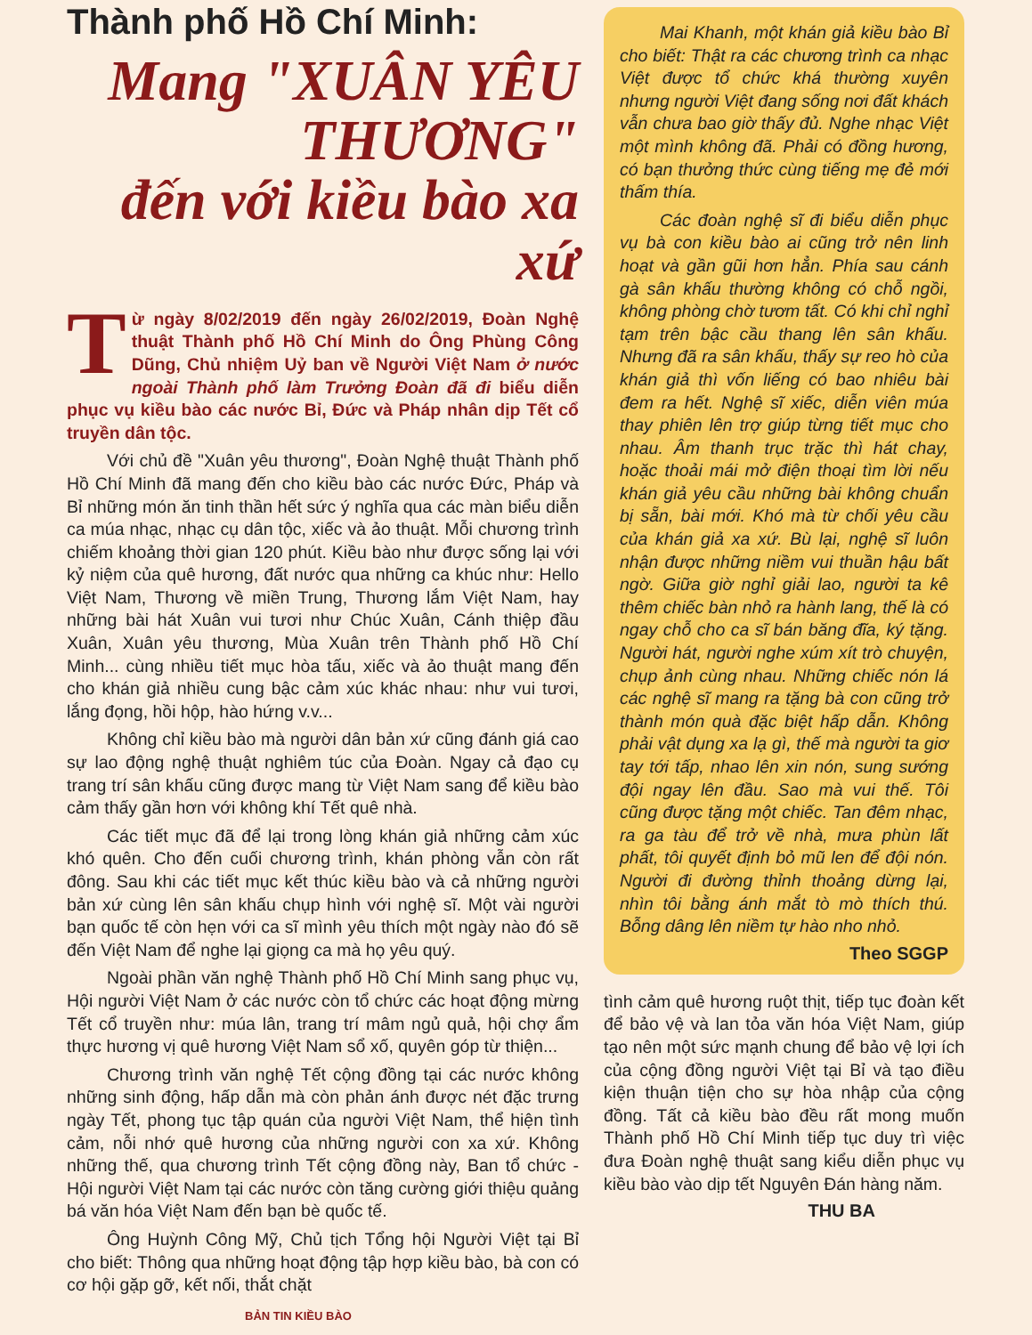Thành phố Hồ Chí Minh:
Mang "XUÂN YÊU THƯƠNG"
đến với kiều bào xa xứ
Từ ngày 8/02/2019 đến ngày 26/02/2019, Đoàn Nghệ thuật Thành phố Hồ Chí Minh do Ông Phùng Công Dũng, Chủ nhiệm Uỷ ban về Người Việt Nam ở nước ngoài Thành phố làm Trưởng Đoàn đã đi biểu diễn phục vụ kiều bào các nước Bỉ, Đức và Pháp nhân dịp Tết cổ truyền dân tộc.
Với chủ đề "Xuân yêu thương", Đoàn Nghệ thuật Thành phố Hồ Chí Minh đã mang đến cho kiều bào các nước Đức, Pháp và Bỉ những món ăn tinh thần hết sức ý nghĩa qua các màn biểu diễn ca múa nhạc, nhạc cụ dân tộc, xiếc và ảo thuật. Mỗi chương trình chiếm khoảng thời gian 120 phút. Kiều bào như được sống lại với kỷ niệm của quê hương, đất nước qua những ca khúc như: Hello Việt Nam, Thương về miền Trung, Thương lắm Việt Nam, hay những bài hát Xuân vui tươi như Chúc Xuân, Cánh thiệp đầu Xuân, Xuân yêu thương, Mùa Xuân trên Thành phố Hồ Chí Minh... cùng nhiều tiết mục hòa tấu, xiếc và ảo thuật mang đến cho khán giả nhiều cung bậc cảm xúc khác nhau: như vui tươi, lắng đọng, hồi hộp, hào hứng v.v...
Không chỉ kiều bào mà người dân bản xứ cũng đánh giá cao sự lao động nghệ thuật nghiêm túc của Đoàn. Ngay cả đạo cụ trang trí sân khấu cũng được mang từ Việt Nam sang để kiều bào cảm thấy gần hơn với không khí Tết quê nhà.
Các tiết mục đã để lại trong lòng khán giả những cảm xúc khó quên. Cho đến cuối chương trình, khán phòng vẫn còn rất đông. Sau khi các tiết mục kết thúc kiều bào và cả những người bản xứ cùng lên sân khấu chụp hình với nghệ sĩ. Một vài người bạn quốc tế còn hẹn với ca sĩ mình yêu thích một ngày nào đó sẽ đến Việt Nam để nghe lại giọng ca mà họ yêu quý.
Ngoài phần văn nghệ Thành phố Hồ Chí Minh sang phục vụ, Hội người Việt Nam ở các nước còn tổ chức các hoạt động mừng Tết cổ truyền như: múa lân, trang trí mâm ngủ quả, hội chợ ẩm thực hương vị quê hương Việt Nam sổ xố, quyên góp từ thiện...
Chương trình văn nghệ Tết cộng đồng tại các nước không những sinh động, hấp dẫn mà còn phản ánh được nét đặc trưng ngày Tết, phong tục tập quán của người Việt Nam, thể hiện tình cảm, nỗi nhớ quê hương của những người con xa xứ. Không những thế, qua chương trình Tết cộng đồng này, Ban tổ chức - Hội người Việt Nam tại các nước còn tăng cường giới thiệu quảng bá văn hóa Việt Nam đến bạn bè quốc tế.
Ông Huỳnh Công Mỹ, Chủ tịch Tổng hội Người Việt tại Bỉ cho biết: Thông qua những hoạt động tập hợp kiều bào, bà con có cơ hội gặp gỡ, kết nối, thắt chặt
BẢN TIN KIỀU BÀO
Mai Khanh, một khán giả kiều bào Bỉ cho biết: Thật ra các chương trình ca nhạc Việt được tổ chức khá thường xuyên nhưng người Việt đang sống nơi đất khách vẫn chưa bao giờ thấy đủ. Nghe nhạc Việt một mình không đã. Phải có đồng hương, có bạn thưởng thức cùng tiếng mẹ đẻ mới thấm thía.
Các đoàn nghệ sĩ đi biểu diễn phục vụ bà con kiều bào ai cũng trở nên linh hoạt và gần gũi hơn hẳn. Phía sau cánh gà sân khấu thường không có chỗ ngồi, không phòng chờ tươm tất. Có khi chỉ nghỉ tạm trên bậc cầu thang lên sân khấu. Nhưng đã ra sân khấu, thấy sự reo hò của khán giả thì vốn liếng có bao nhiêu bài đem ra hết. Nghệ sĩ xiếc, diễn viên múa thay phiên lên trợ giúp từng tiết mục cho nhau. Âm thanh trục trặc thì hát chay, hoặc thoải mái mở điện thoại tìm lời nếu khán giả yêu cầu những bài không chuẩn bị sẵn, bài mới. Khó mà từ chối yêu cầu của khán giả xa xứ. Bù lại, nghệ sĩ luôn nhận được những niềm vui thuần hậu bất ngờ. Giữa giờ nghỉ giải lao, người ta kê thêm chiếc bàn nhỏ ra hành lang, thế là có ngay chỗ cho ca sĩ bán băng đĩa, ký tặng. Người hát, người nghe xúm xít trò chuyện, chụp ảnh cùng nhau. Những chiếc nón lá các nghệ sĩ mang ra tặng bà con cũng trở thành món quà đặc biệt hấp dẫn. Không phải vật dụng xa lạ gì, thế mà người ta giơ tay tới tấp, nhao lên xin nón, sung sướng đội ngay lên đầu. Sao mà vui thế. Tôi cũng được tặng một chiếc. Tan đêm nhạc, ra ga tàu để trở về nhà, mưa phùn lất phất, tôi quyết định bỏ mũ len để đội nón. Người đi đường thỉnh thoảng dừng lại, nhìn tôi bằng ánh mắt tò mò thích thú. Bỗng dâng lên niềm tự hào nho nhỏ.
Theo SGGP
tình cảm quê hương ruột thịt, tiếp tục đoàn kết để bảo vệ và lan tỏa văn hóa Việt Nam, giúp tạo nên một sức mạnh chung để bảo vệ lợi ích của cộng đồng người Việt tại Bỉ và tạo điều kiện thuận tiện cho sự hòa nhập của cộng đồng. Tất cả kiều bào đều rất mong muốn Thành phố Hồ Chí Minh tiếp tục duy trì việc đưa Đoàn nghệ thuật sang kiểu diễn phục vụ kiều bào vào dịp tết Nguyên Đán hàng năm.
THU BA